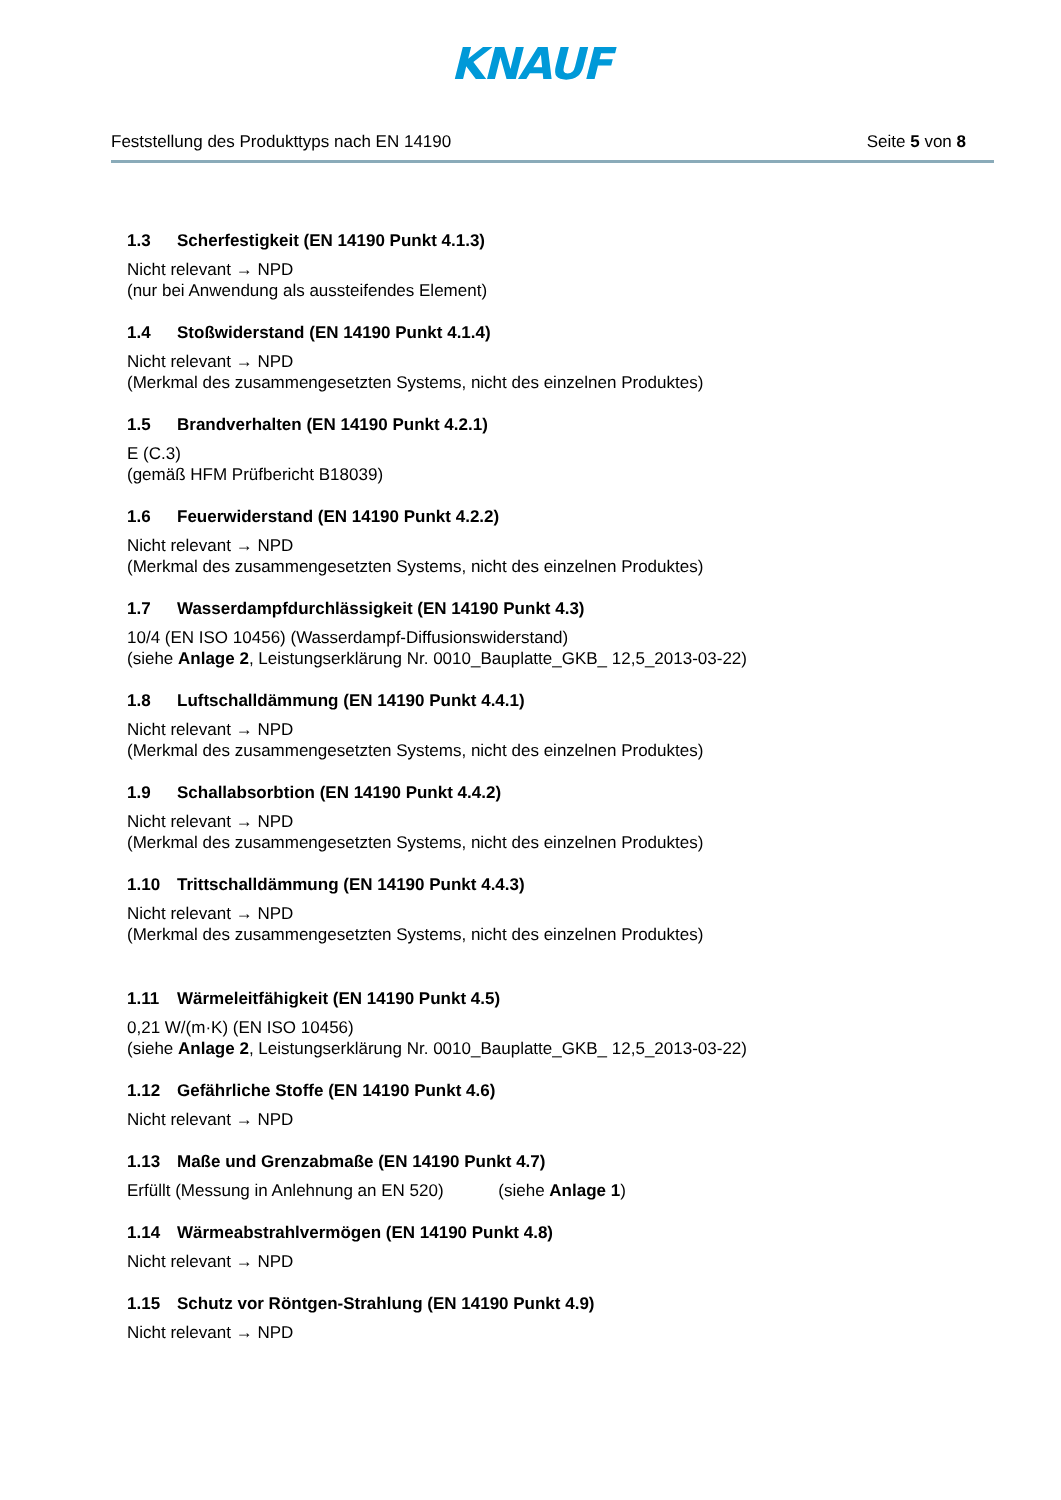KNAUF
Feststellung des Produkttyps nach EN 14190 Seite 5 von 8
1.3 Scherfestigkeit (EN 14190 Punkt 4.1.3)
Nicht relevant → NPD
(nur bei Anwendung als aussteifendes Element)
1.4 Stoßwiderstand (EN 14190 Punkt 4.1.4)
Nicht relevant → NPD
(Merkmal des zusammengesetzten Systems, nicht des einzelnen Produktes)
1.5 Brandverhalten (EN 14190 Punkt 4.2.1)
E (C.3)
(gemäß HFM Prüfbericht B18039)
1.6 Feuerwiderstand (EN 14190 Punkt 4.2.2)
Nicht relevant → NPD
(Merkmal des zusammengesetzten Systems, nicht des einzelnen Produktes)
1.7 Wasserdampfdurchlässigkeit (EN 14190 Punkt 4.3)
10/4 (EN ISO 10456) (Wasserdampf-Diffusionswiderstand)
(siehe Anlage 2, Leistungserklärung Nr. 0010_Bauplatte_GKB_ 12,5_2013-03-22)
1.8 Luftschalldämmung (EN 14190 Punkt 4.4.1)
Nicht relevant → NPD
(Merkmal des zusammengesetzten Systems, nicht des einzelnen Produktes)
1.9 Schallabsorbtion (EN 14190 Punkt 4.4.2)
Nicht relevant → NPD
(Merkmal des zusammengesetzten Systems, nicht des einzelnen Produktes)
1.10 Trittschalldämmung (EN 14190 Punkt 4.4.3)
Nicht relevant → NPD
(Merkmal des zusammengesetzten Systems, nicht des einzelnen Produktes)
1.11 Wärmeleitfähigkeit (EN 14190 Punkt 4.5)
0,21 W/(m·K) (EN ISO 10456)
(siehe Anlage 2, Leistungserklärung Nr. 0010_Bauplatte_GKB_ 12,5_2013-03-22)
1.12 Gefährliche Stoffe (EN 14190 Punkt 4.6)
Nicht relevant → NPD
1.13 Maße und Grenzabmaße (EN 14190 Punkt 4.7)
Erfüllt (Messung in Anlehnung an EN 520) (siehe Anlage 1)
1.14 Wärmeabstrahlvermögen (EN 14190 Punkt 4.8)
Nicht relevant → NPD
1.15 Schutz vor Röntgen-Strahlung (EN 14190 Punkt 4.9)
Nicht relevant → NPD